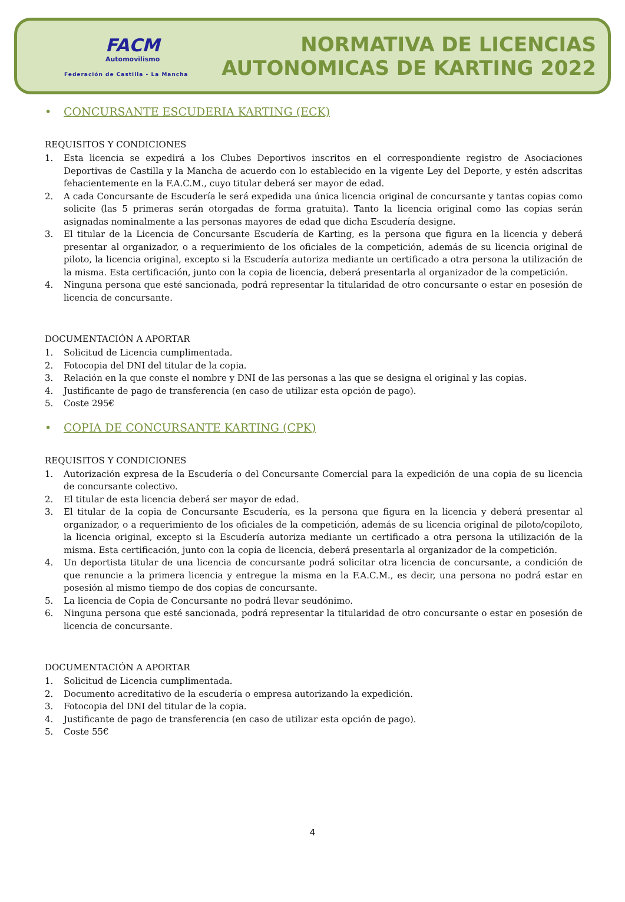FACM
Automovilismo
Federación de Castilla - La Mancha
NORMATIVA DE LICENCIAS
AUTONOMICAS DE KARTING 2022
• CONCURSANTE ESCUDERIA KARTING (ECK)
REQUISITOS Y CONDICIONES
1. Esta licencia se expedirá a los Clubes Deportivos inscritos en el correspondiente registro de Asociaciones Deportivas de Castilla y la Mancha de acuerdo con lo establecido en la vigente Ley del Deporte, y estén adscritas fehacientemente en la F.A.C.M., cuyo titular deberá ser mayor de edad.
2. A cada Concursante de Escudería le será expedida una única licencia original de concursante y tantas copias como solicite (las 5 primeras serán otorgadas de forma gratuita). Tanto la licencia original como las copias serán asignadas nominalmente a las personas mayores de edad que dicha Escudería designe.
3. El titular de la Licencia de Concursante Escudería de Karting, es la persona que figura en la licencia y deberá presentar al organizador, o a requerimiento de los oficiales de la competición, además de su licencia original de piloto, la licencia original, excepto si la Escudería autoriza mediante un certificado a otra persona la utilización de la misma. Esta certificación, junto con la copia de licencia, deberá presentarla al organizador de la competición.
4. Ninguna persona que esté sancionada, podrá representar la titularidad de otro concursante o estar en posesión de licencia de concursante.
DOCUMENTACIÓN A APORTAR
1. Solicitud de Licencia cumplimentada.
2. Fotocopia del DNI del titular de la copia.
3. Relación en la que conste el nombre y DNI de las personas a las que se designa el original y las copias.
4. Justificante de pago de transferencia (en caso de utilizar esta opción de pago).
5. Coste 295€
• COPIA DE CONCURSANTE KARTING (CPK)
REQUISITOS Y CONDICIONES
1. Autorización expresa de la Escudería o del Concursante Comercial para la expedición de una copia de su licencia de concursante colectivo.
2. El titular de esta licencia deberá ser mayor de edad.
3. El titular de la copia de Concursante Escudería, es la persona que figura en la licencia y deberá presentar al organizador, o a requerimiento de los oficiales de la competición, además de su licencia original de piloto/copiloto, la licencia original, excepto si la Escudería autoriza mediante un certificado a otra persona la utilización de la misma. Esta certificación, junto con la copia de licencia, deberá presentarla al organizador de la competición.
4. Un deportista titular de una licencia de concursante podrá solicitar otra licencia de concursante, a condición de que renuncie a la primera licencia y entregue la misma en la F.A.C.M., es decir, una persona no podrá estar en posesión al mismo tiempo de dos copias de concursante.
5. La licencia de Copia de Concursante no podrá llevar seudónimo.
6. Ninguna persona que esté sancionada, podrá representar la titularidad de otro concursante o estar en posesión de licencia de concursante.
DOCUMENTACIÓN A APORTAR
1. Solicitud de Licencia cumplimentada.
2. Documento acreditativo de la escudería o empresa autorizando la expedición.
3. Fotocopia del DNI del titular de la copia.
4. Justificante de pago de transferencia (en caso de utilizar esta opción de pago).
5. Coste 55€
4